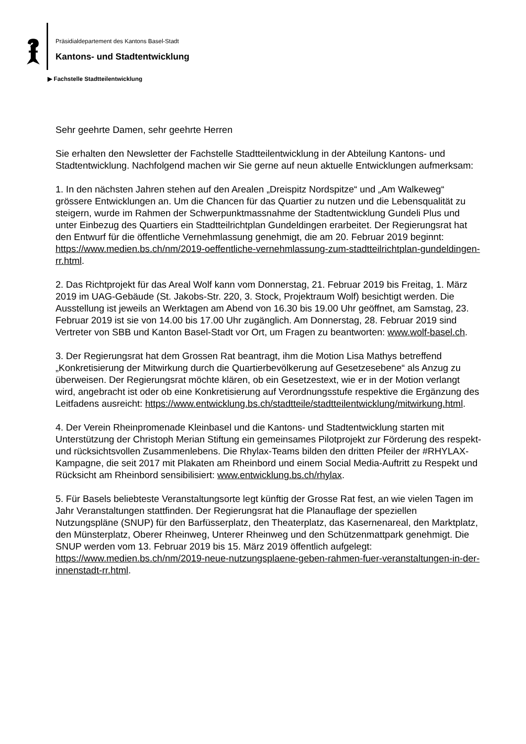Präsidialdepartement des Kantons Basel-Stadt
Kantons- und Stadtentwicklung
▶ Fachstelle Stadtteilentwicklung
Sehr geehrte Damen, sehr geehrte Herren
Sie erhalten den Newsletter der Fachstelle Stadtteilentwicklung in der Abteilung Kantons- und Stadtentwicklung. Nachfolgend machen wir Sie gerne auf neun aktuelle Entwicklungen aufmerksam:
1. In den nächsten Jahren stehen auf den Arealen „Dreispitz Nordspitze“ und „Am Walkeweg“ grössere Entwicklungen an. Um die Chancen für das Quartier zu nutzen und die Lebensqualität zu steigern, wurde im Rahmen der Schwerpunktmassnahme der Stadtentwicklung Gundeli Plus und unter Einbezug des Quartiers ein Stadtteilrichtplan Gundeldingen erarbeitet. Der Regierungsrat hat den Entwurf für die öffentliche Vernehmlassung genehmigt, die am 20. Februar 2019 beginnt: https://www.medien.bs.ch/nm/2019-oeffentliche-vernehmlassung-zum-stadtteilrichtplan-gundeldingen-rr.html.
2. Das Richtprojekt für das Areal Wolf kann vom Donnerstag, 21. Februar 2019 bis Freitag, 1. März 2019 im UAG-Gebäude (St. Jakobs-Str. 220, 3. Stock, Projektraum Wolf) besichtigt werden. Die Ausstellung ist jeweils an Werktagen am Abend von 16.30 bis 19.00 Uhr geöffnet, am Samstag, 23. Februar 2019 ist sie von 14.00 bis 17.00 Uhr zugänglich. Am Donnerstag, 28. Februar 2019 sind Vertreter von SBB und Kanton Basel-Stadt vor Ort, um Fragen zu beantworten: www.wolf-basel.ch.
3. Der Regierungsrat hat dem Grossen Rat beantragt, ihm die Motion Lisa Mathys betreffend „Konkretisierung der Mitwirkung durch die Quartierbevölkerung auf Gesetzesebene“ als Anzug zu überweisen. Der Regierungsrat möchte klären, ob ein Gesetzestext, wie er in der Motion verlangt wird, angebracht ist oder ob eine Konkretisierung auf Verordnungsstufe respektive die Ergänzung des Leitfadens ausreicht: https://www.entwicklung.bs.ch/stadtteile/stadtteilentwicklung/mitwirkung.html.
4. Der Verein Rheinpromenade Kleinbasel und die Kantons- und Stadtentwicklung starten mit Unterstützung der Christoph Merian Stiftung ein gemeinsames Pilotprojekt zur Förderung des respekt- und rücksichtsvollen Zusammenlebens. Die Rhylax-Teams bilden den dritten Pfeiler der #RHYLAX-Kampagne, die seit 2017 mit Plakaten am Rheinbord und einem Social Media-Auftritt zu Respekt und Rücksicht am Rheinbord sensibilisiert: www.entwicklung.bs.ch/rhylax.
5. Für Basels beliebteste Veranstaltungsorte legt künftig der Grosse Rat fest, an wie vielen Tagen im Jahr Veranstaltungen stattfinden. Der Regierungsrat hat die Planauflage der speziellen Nutzungspläne (SNUP) für den Barfüsserplatz, den Theaterplatz, das Kasernenareal, den Marktplatz, den Münsterplatz, Oberer Rheinweg, Unterer Rheinweg und den Schützenmattpark genehmigt. Die SNUP werden vom 13. Februar 2019 bis 15. März 2019 öffentlich aufgelegt: https://www.medien.bs.ch/nm/2019-neue-nutzungsplaene-geben-rahmen-fuer-veranstaltungen-in-der-innenstadt-rr.html.